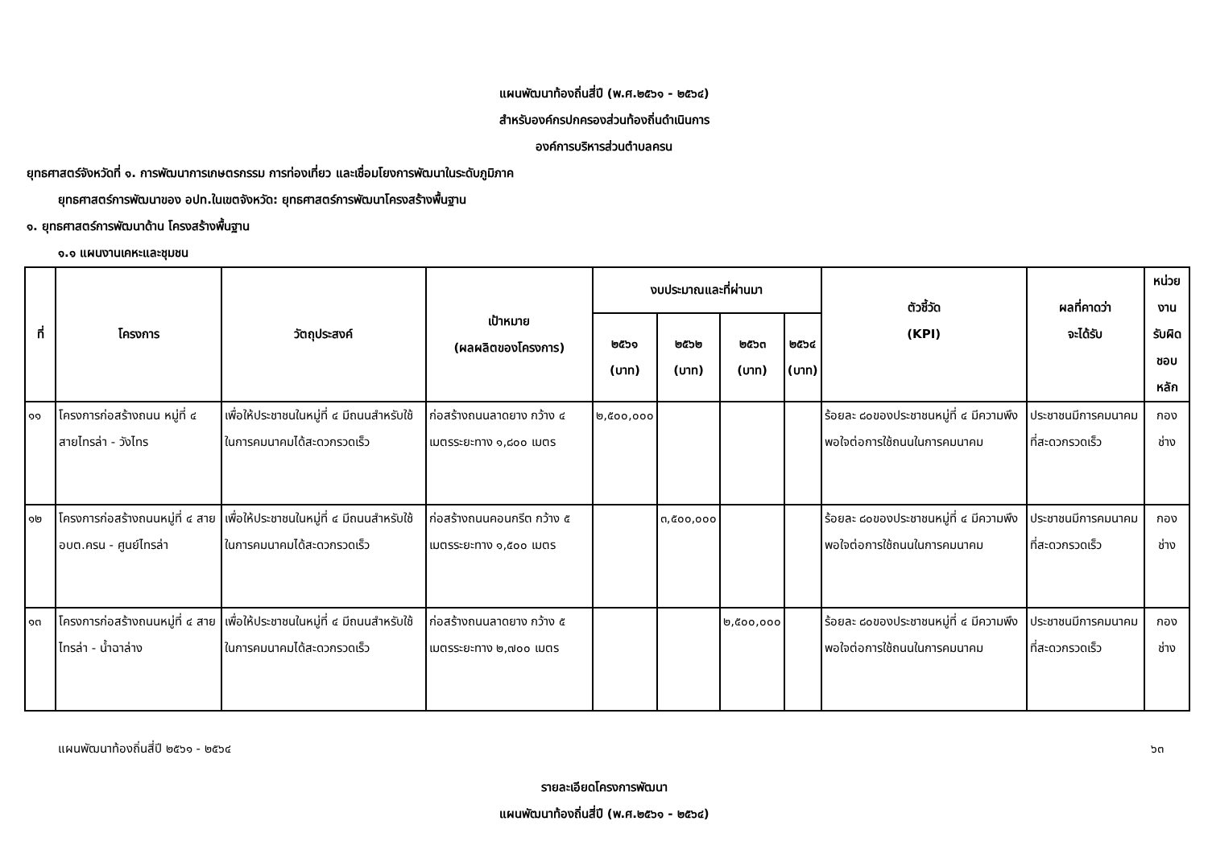แผนพัฒนาท้องถิ่นสี่ปี (พ.ศ.๒๕๖๑ - ๒๕๖๔)
สำหรับองค์กรปกครองส่วนท้องถิ่นดำเนินการ
องค์การบริหารส่วนตำบลครน
ยุทธศาสตร์จังหวัดที่ ๑. การพัฒนาการเกษตรกรรม การท่องเที่ยว และเชื่อมโยงการพัฒนาในระดับภูมิภาค
ยุทธศาสตร์การพัฒนาของ อปท.ในเขตจังหวัด: ยุทธศาสตร์การพัฒนาโครงสร้างพื้นฐาน
๑. ยุทธศาสตร์การพัฒนาด้าน โครงสร้างพื้นฐาน
๑.๑ แผนงานเคหะและชุมชน
| ที่ | โครงการ | วัตถุประสงค์ | เป้าหมาย (ผลผลิตของโครงการ) | งบประมาณและที่ผ่านมา | | | | ตัวชี้วัด (KPI) | ผลที่คาดว่า จะได้รับ | หน่วยงาน รับผิดชอบ หลัก |
| --- | --- | --- | --- | --- | --- | --- | --- | --- | --- | --- |
| | | | | ๒๕๖๑ (บาท) | ๒๕๖๒ (บาท) | ๒๕๖๓ (บาท) | ๒๕๖๔ (บาท) | | | |
| ๑๑ | โครงการก่อสร้างถนน หมู่ที่ ๔ สายไทรล่า - วังไทร | เพื่อให้ประชาชนในหมู่ที่ ๔ มีถนนสำหรับใช้ในการคมนาคมได้สะดวกรวดเร็ว | ก่อสร้างถนนลาดยาง กว้าง ๔ เมตรระยะทาง ๑,๘๐๐ เมตร | ๒,๕๐๐,๐๐๐ | | | | ร้อยละ ๘๐ของประชาชนหมู่ที่ ๔ มีความพึงพอใจต่อการใช้ถนนในการคมนาคม | ประชาชนมีการคมนาคมที่สะดวกรวดเร็ว | กองช่าง |
| ๑๒ | โครงการก่อสร้างถนนหมู่ที่ ๔ สาย อบต.ครน - ศูนย์ไทรล่า | เพื่อให้ประชาชนในหมู่ที่ ๔ มีถนนสำหรับใช้ในการคมนาคมได้สะดวกรวดเร็ว | ก่อสร้างถนนคอนกรีต กว้าง ๕ เมตรระยะทาง ๑,๕๐๐ เมตร | | ๓,๕๐๐,๐๐๐ | | | ร้อยละ ๘๐ของประชาชนหมู่ที่ ๔ มีความพึงพอใจต่อการใช้ถนนในการคมนาคม | ประชาชนมีการคมนาคมที่สะดวกรวดเร็ว | กองช่าง |
| ๑๓ | โครงการก่อสร้างถนนหมู่ที่ ๔ สายไทรล่า - น้ำฉาล่าง | เพื่อให้ประชาชนในหมู่ที่ ๔ มีถนนสำหรับใช้ในการคมนาคมได้สะดวกรวดเร็ว | ก่อสร้างถนนลาดยาง กว้าง ๕ เมตรระยะทาง ๒,๗๐๐ เมตร | | | ๒,๕๐๐,๐๐๐ | | ร้อยละ ๘๐ของประชาชนหมู่ที่ ๔ มีความพึงพอใจต่อการใช้ถนนในการคมนาคม | ประชาชนมีการคมนาคมที่สะดวกรวดเร็ว | กองช่าง |
แผนพัฒนาท้องถิ่นสี่ปี ๒๕๖๑ - ๒๕๖๔ ๖๓
รายละเอียดโครงการพัฒนา
แผนพัฒนาท้องถิ่นสี่ปี (พ.ศ.๒๕๖๑ - ๒๕๖๔)